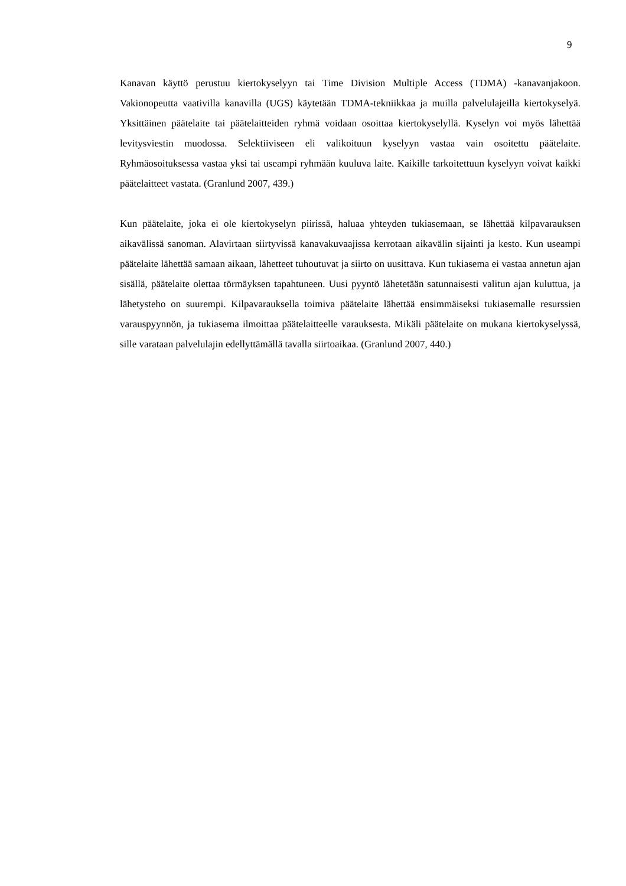9
Kanavan käyttö perustuu kiertokyselyyn tai Time Division Multiple Access (TDMA) -kanavanjakoon. Vakionopeutta vaativilla kanavilla (UGS) käytetään TDMA-tekniikkaa ja muilla palvelulajeilla kiertokyselyä. Yksittäinen päätelaite tai päätelaitteiden ryhmä voidaan osoittaa kiertokyselyllä. Kyselyn voi myös lähettää levitysviestin muodossa. Selektiiviseen eli valikoituun kyselyyn vastaa vain osoitettu päätelaite. Ryhmäosoituksessa vastaa yksi tai useampi ryhmään kuuluva laite. Kaikille tarkoitettuun kyselyyn voivat kaikki päätelaitteet vastata. (Granlund 2007, 439.)
Kun päätelaite, joka ei ole kiertokyselyn piirissä, haluaa yhteyden tukiasemaan, se lähettää kilpavarauksen aikavälissä sanoman. Alavirtaan siirtyvissä kanavakuvaajissa kerrotaan aikavälin sijainti ja kesto. Kun useampi päätelaite lähettää samaan aikaan, lähetteet tuhoutuvat ja siirto on uusittava. Kun tukiasema ei vastaa annetun ajan sisällä, päätelaite olettaa törmäyksen tapahtuneen. Uusi pyyntö lähetetään satunnaisesti valitun ajan kuluttua, ja lähetysteho on suurempi. Kilpavarauksella toimiva päätelaite lähettää ensimmäiseksi tukiasemalle resurssien varauspyynnön, ja tukiasema ilmoittaa päätelaitteelle varauksesta. Mikäli päätelaite on mukana kiertokyselyssä, sille varataan palvelulajin edellyttämällä tavalla siirtoaikaa. (Granlund 2007, 440.)